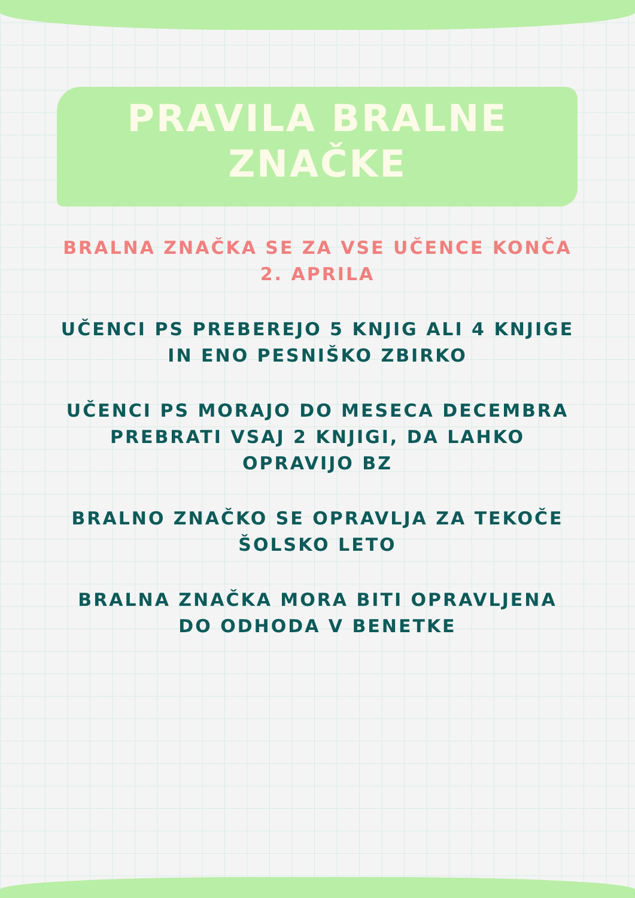PRAVILA BRALNE ZNAČKE
BRALNA ZNAČKA SE ZA VSE UČENCE KONČA 2. APRILA
UČENCI PS PREBEREJO 5 KNJIG ALI 4 KNJIGE IN ENO PESNIŠKO ZBIRKO
UČENCI PS MORAJO DO MESECA DECEMBRA PREBRATI VSAJ 2 KNJIGI, DA LAHKO OPRAVIJO BZ
BRALNO ZNAČKO SE OPRAVLJA ZA TEKOČE ŠOLSKO LETO
BRALNA ZNAČKA MORA BITI OPRAVLJENA DO ODHODA V BENETKE